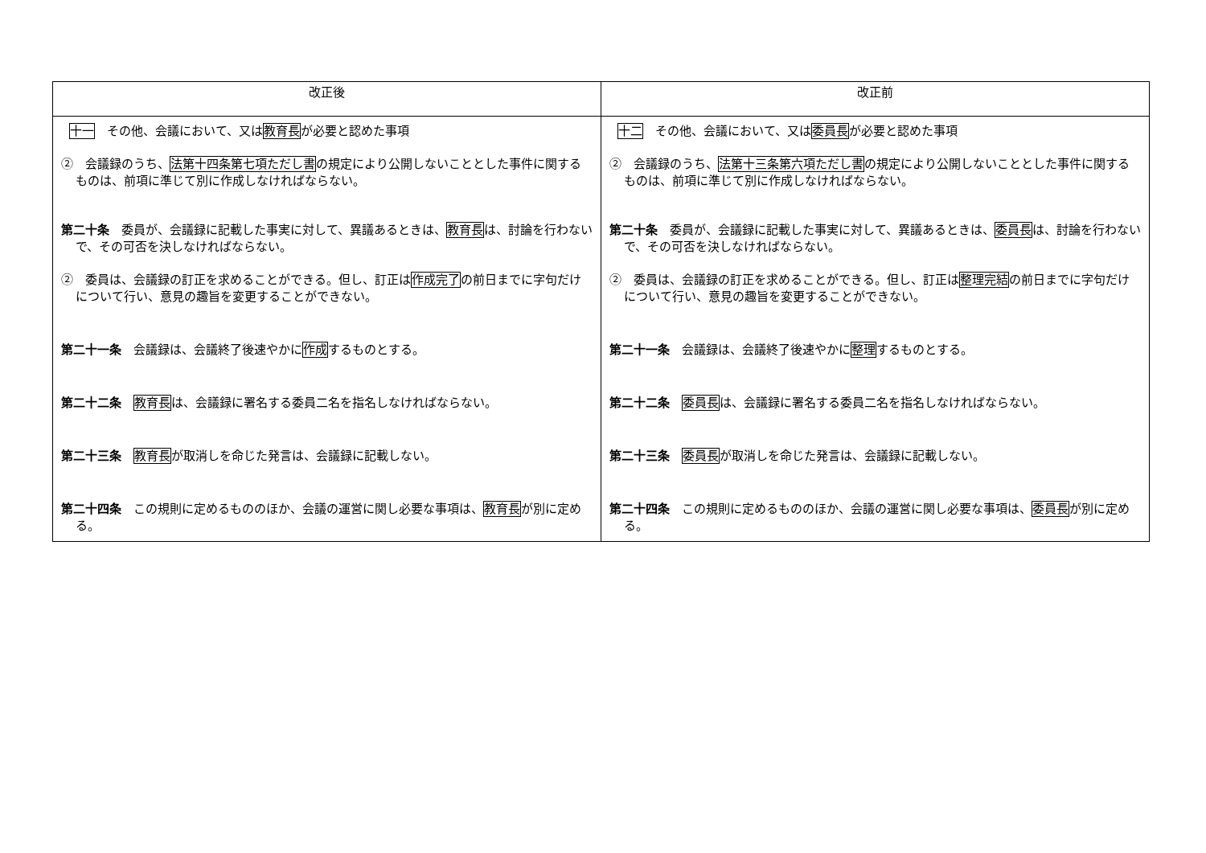| 改正後 | 改正前 |
| --- | --- |
| 十一 その他、会議において、又は 教育長 が必要と認めた事項 ② 会議録のうち、 法第十四条第七項ただし書 の規定により公開しないこととした事件に関するものは、前項に準じて別に作成しなければならない。 第二十条 委員が、会議録に記載した事実に対して、異議あるときは、 教育長 は、討論を行わないで、その可否を決しなければならない。 ② 委員は、会議録の訂正を求めることができる。但し、訂正は 作成完了 の前日までに字句だけについて行い、意見の趣旨を変更することができない。 第二十一条 会議録は、会議終了後速やかに 作成 するものとする。 第二十二条 教育長 は、会議録に署名する委員二名を指名しなければならない。 第二十三条 教育長 が取消しを命じた発言は、会議録に記載しない。 第二十四条 この規則に定めるもののほか、会議の運営に関し必要な事項は、 教育長 が別に定める。 | 十二 その他、会議において、又は 委員長 が必要と認めた事項 ② 会議録のうち、 法第十三条第六項ただし書 の規定により公開しないこととした事件に関するものは、前項に準じて別に作成しなければならない。 第二十条 委員が、会議録に記載した事実に対して、異議あるときは、 委員長 は、討論を行わないで、その可否を決しなければならない。 ② 委員は、会議録の訂正を求めることができる。但し、訂正は 整理完結 の前日までに字句だけについて行い、意見の趣旨を変更することができない。 第二十一条 会議録は、会議終了後速やかに 整理 するものとする。 第二十二条 委員長 は、会議録に署名する委員二名を指名しなければならない。 第二十三条 委員長 が取消しを命じた発言は、会議録に記載しない。 第二十四条 この規則に定めるもののほか、会議の運営に関し必要な事項は、 委員長 が別に定める。 |